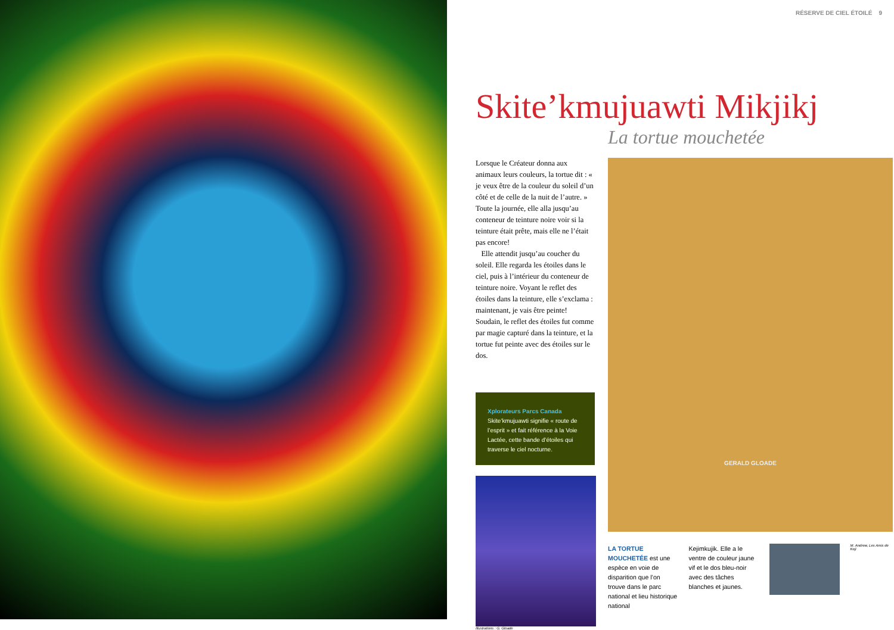RÉSERVE DE CIEL ÉTOILÉ 9
Skite’kmujuawti Mikjikj
La tortue mouchetée
Lorsque le Créateur donna aux animaux leurs couleurs, la tortue dit : « je veux être de la couleur du soleil d’un côté et de celle de la nuit de l’autre. » Toute la journée, elle alla jusqu’au conteneur de teinture noire voir si la teinture était prête, mais elle ne l’était pas encore!
Elle attendit jusqu’au coucher du soleil. Elle regarda les étoiles dans le ciel, puis à l’intérieur du conteneur de teinture noire. Voyant le reflet des étoiles dans la teinture, elle s’exclama : maintenant, je vais être peinte! Soudain, le reflet des étoiles fut comme par magie capturé dans la teinture, et la tortue fut peinte avec des étoiles sur le dos.
Xplorateurs Parcs Canada
Skite’kmujuawti signifie « route de l’esprit » et fait référence à la Voie Lactée, cette bande d’étoiles qui traverse le ciel nocturne.
Illustrations : G. Gloade
GERALD GLOADE
LA TORTUE MOUCHETÉE est une espèce en voie de disparition que l’on trouve dans le parc national et lieu historique national
Kejimkujik. Elle a le ventre de couleur jaune vif et le dos bleu-noir avec des tâches blanches et jaunes.
M. Andrew, Les Amis de Keji